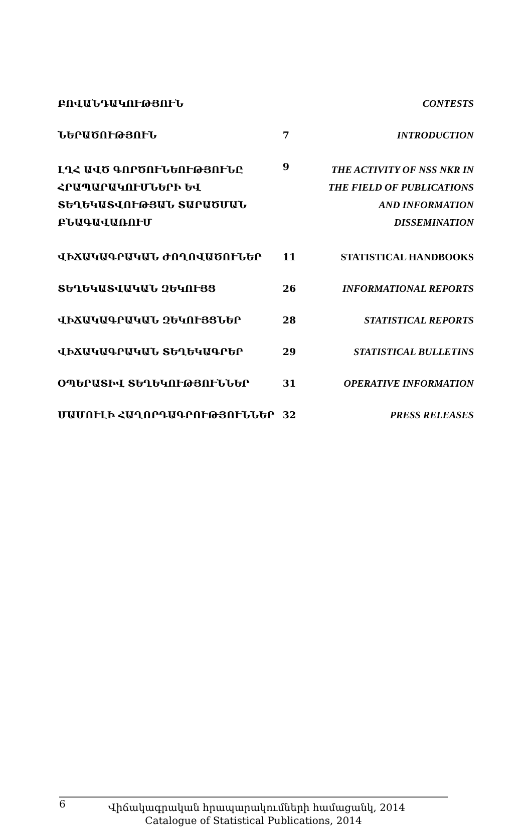| ԲՈՎԱՆԴԱԿՈՒԹՅՈՒՆ | | CONTESTS |
| ՆԵՐԱԾՈՒԹՅՈՒՆ | 7 | INTRODUCTION |
| ԼՂՀ ԱՎԾ ԳՈՐԾՈՒՆԵՈՒԹՅՈՒՆԸ ՀՐԱՊԱՐԱԿՈՒՄՆԵՐԻ ԵՎ ՏԵՂԵԿԱՏՎՈՒԹՅԱՆ ՏԱՐԱԾՄԱՆ ԲՆԱԳԱՎԱՌՈՒՄ | 9 | THE ACTIVITY OF NSS NKR IN THE FIELD OF PUBLICATIONS AND INFORMATION DISSEMINATION |
| ՎԻՃԱԿԱԳՐԱԿԱՆ ԺՈՂՈՎԱԾՈՒՆԵՐ | 11 | STATISTICAL HANDBOOKS |
| ՏԵՂԵԿԱՏՎԱԿԱՆ ԶԵԿՈՒՅՑ | 26 | INFORMATIONAL REPORTS |
| ՎԻՃԱԿԱԳՐԱԿԱՆ ԶԵԿՈՒՅՑՆԵՐ | 28 | STATISTICAL REPORTS |
| ՎԻՃԱԿԱԳՐԱԿԱՆ ՏԵՂԵԿԱԳՐԵՐ | 29 | STATISTICAL BULLETINS |
| ՕՊԵՐԱՏԻՎ ՏԵՂԵԿՈՒԹՅՈՒՆՆԵՐ | 31 | OPERATIVE INFORMATION |
| ՄԱՄՈՒԼԻ ՀԱՂՈՐԴԱԳՐՈՒԹՅՈՒՆՆԵՐ | 32 | PRESS RELEASES |
6
Վիճակագրական հրապարակումների համացանկ, 2014
Catalogue of Statistical Publications, 2014